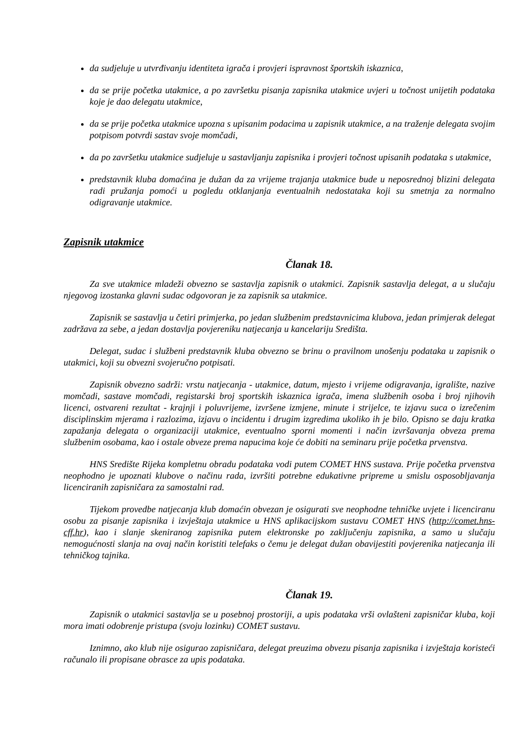da sudjeluje u utvrđivanju identiteta igrača i provjeri ispravnost športskih iskaznica,
da se prije početka utakmice, a po završetku pisanja zapisnika utakmice uvjeri u točnost unijetih podataka koje je dao delegatu utakmice,
da se prije početka utakmice upozna s upisanim podacima u zapisnik utakmice, a na traženje delegata svojim potpisom potvrdi sastav svoje momčadi,
da po završetku utakmice sudjeluje u sastavljanju zapisnika i provjeri točnost upisanih podataka s utakmice,
predstavnik kluba domaćina je dužan da za vrijeme trajanja utakmice bude u neposrednoj blizini delegata radi pružanja pomoći u pogledu otklanjanja eventualnih nedostataka koji su smetnja za normalno odigravanje utakmice.
Zapisnik utakmice
Članak 18.
Za sve utakmice mladeži obvezno se sastavlja zapisnik o utakmici. Zapisnik sastavlja delegat, a u slučaju njegovog izostanka glavni sudac odgovoran je za zapisnik sa utakmice.
Zapisnik se sastavlja u četiri primjerka, po jedan službenim predstavnicima klubova, jedan primjerak delegat zadržava za sebe, a jedan dostavlja povjereniku natjecanja u kancelariju Središta.
Delegat, sudac i službeni predstavnik kluba obvezno se brinu o pravilnom unošenju podataka u zapisnik o utakmici, koji su obvezni svojeručno potpisati.
Zapisnik obvezno sadrži: vrstu natjecanja - utakmice, datum, mjesto i vrijeme odigravanja, igralište, nazive momčadi, sastave momčadi, registarski broj sportskih iskaznica igrača, imena službenih osoba i broj njihovih licenci, ostvareni rezultat - krajnji i poluvrijeme, izvršene izmjene, minute i strijelce, te izjavu suca o izrečenim disciplinskim mjerama i razlozima, izjavu o incidentu i drugim izgredima ukoliko ih je bilo. Opisno se daju kratka zapažanja delegata o organizaciji utakmice, eventualno sporni momenti i način izvršavanja obveza prema službenim osobama, kao i ostale obveze prema napucima koje će dobiti na seminaru prije početka prvenstva.
HNS Središte Rijeka kompletnu obradu podataka vodi putem COMET HNS sustava. Prije početka prvenstva neophodno je upoznati klubove o načinu rada, izvršiti potrebne edukativne pripreme u smislu osposobljavanja licenciranih zapisničara za samostalni rad.
Tijekom provedbe natjecanja klub domaćin obvezan je osigurati sve neophodne tehničke uvjete i licenciranu osobu za pisanje zapisnika i izvještaja utakmice u HNS aplikacijskom sustavu COMET HNS (http://comet.hns-cff.hr), kao i slanje skeniranog zapisnika putem elektronske po zaključenju zapisnika, a samo u slučaju nemogućnosti slanja na ovaj način koristiti telefaks o čemu je delegat dužan obavijestiti povjerenika natjecanja ili tehničkog tajnika.
Članak 19.
Zapisnik o utakmici sastavlja se u posebnoj prostoriji, a upis podataka vrši ovlašteni zapisničar kluba, koji mora imati odobrenje pristupa (svoju lozinku) COMET sustavu.
Iznimno, ako klub nije osigurao zapisničara, delegat preuzima obvezu pisanja zapisnika i izvještaja koristeći računalo ili propisane obrasce za upis podataka.